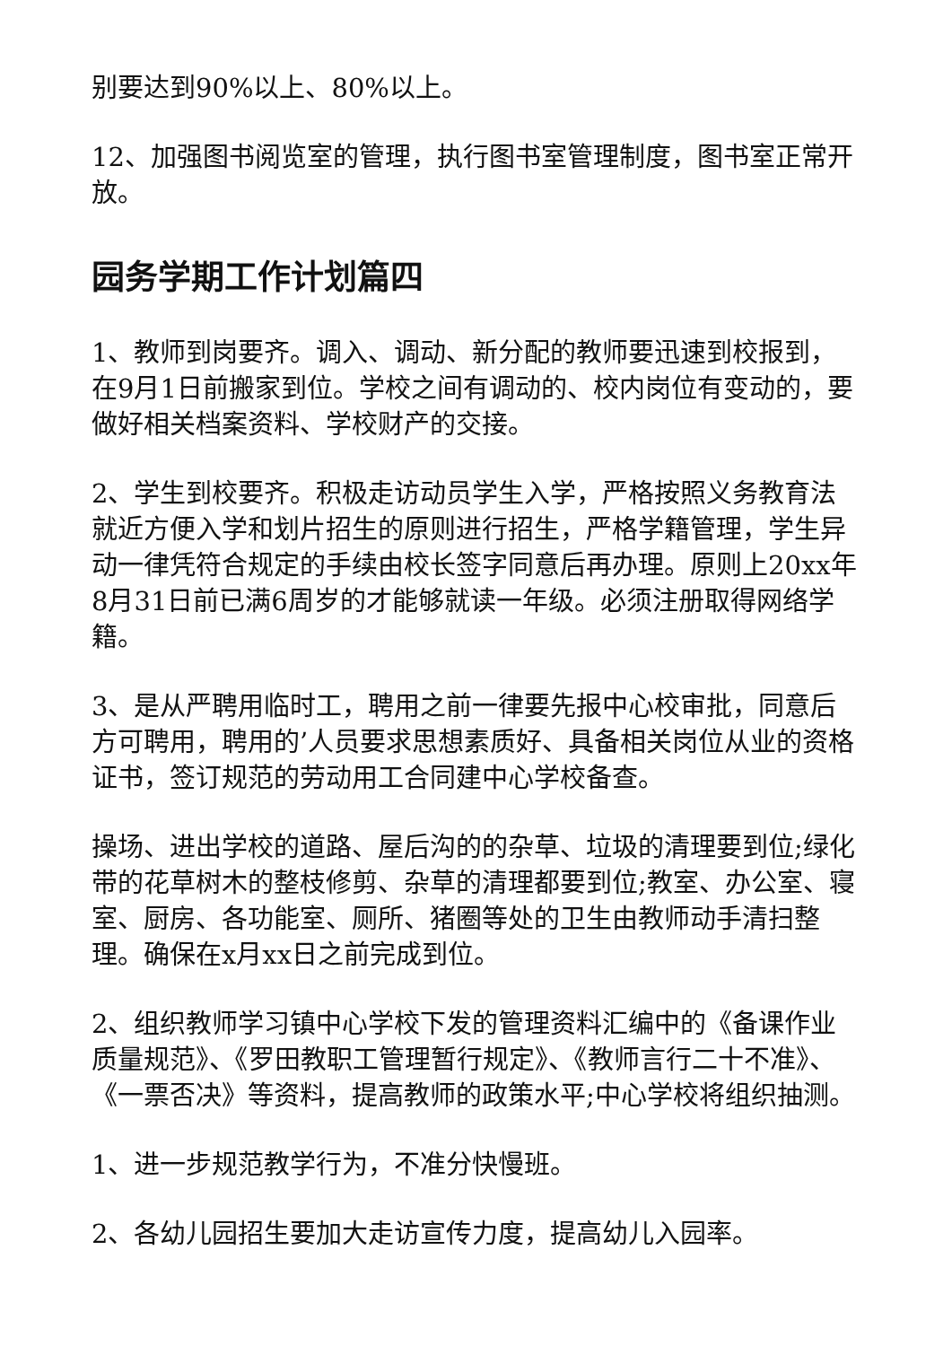别要达到90%以上、80%以上。
12、加强图书阅览室的管理，执行图书室管理制度，图书室正常开放。
园务学期工作计划篇四
1、教师到岗要齐。调入、调动、新分配的教师要迅速到校报到，在9月1日前搬家到位。学校之间有调动的、校内岗位有变动的，要做好相关档案资料、学校财产的交接。
2、学生到校要齐。积极走访动员学生入学，严格按照义务教育法就近方便入学和划片招生的原则进行招生，严格学籍管理，学生异动一律凭符合规定的手续由校长签字同意后再办理。原则上20xx年8月31日前已满6周岁的才能够就读一年级。必须注册取得网络学籍。
3、是从严聘用临时工，聘用之前一律要先报中心校审批，同意后方可聘用，聘用的’人员要求思想素质好、具备相关岗位从业的资格证书，签订规范的劳动用工合同建中心学校备查。
操场、进出学校的道路、屋后沟的的杂草、垃圾的清理要到位;绿化带的花草树木的整枝修剪、杂草的清理都要到位;教室、办公室、寝室、厨房、各功能室、厕所、猪圈等处的卫生由教师动手清扫整理。确保在x月xx日之前完成到位。
2、组织教师学习镇中心学校下发的管理资料汇编中的《备课作业质量规范》、《罗田教职工管理暂行规定》、《教师言行二十不准》、《一票否决》等资料，提高教师的政策水平;中心学校将组织抽测。
1、进一步规范教学行为，不准分快慢班。
2、各幼儿园招生要加大走访宣传力度，提高幼儿入园率。